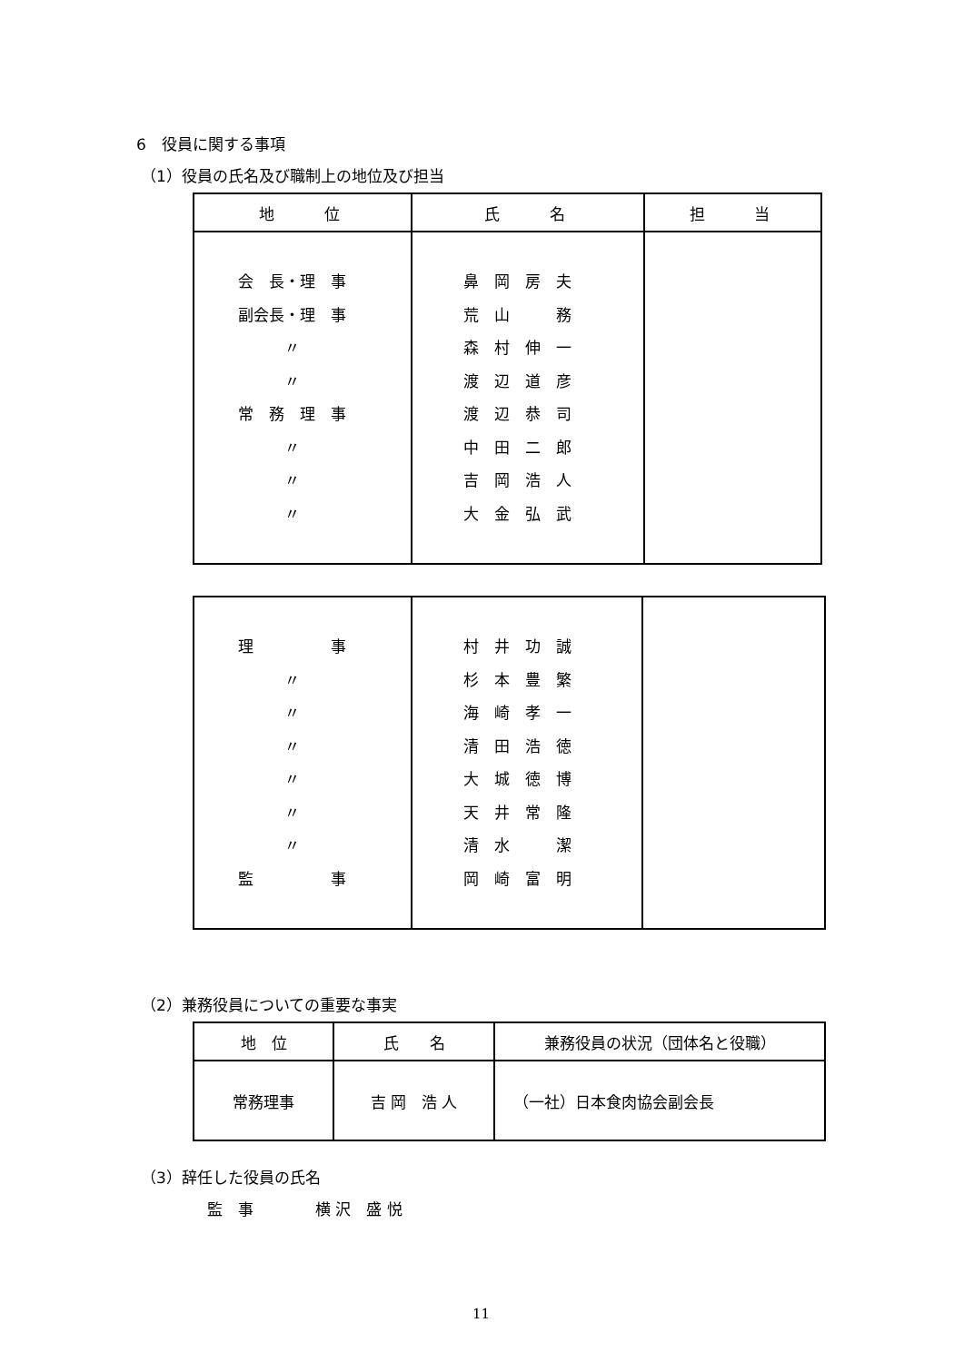6　役員に関する事項
（1）役員の氏名及び職制上の地位及び担当
| 地 位 | 氏 名 | 担 当 |
| --- | --- | --- |
| 会 長・理 事 副会長・理 事 〃 〃 常 務 理 事 〃 〃 〃 | 鼻 岡 房 夫 荒 山 務 森 村 伸 一 渡 辺 道 彦 渡 辺 恭 司 中 田 二 郎 吉 岡 浩 人 大 金 弘 武 | |
| 理 事 〃 〃 〃 〃 〃 〃 監 事 | 村 井 功 誠 杉 本 豊 繁 海 崎 孝 一 清 田 浩 徳 大 城 徳 博 天 井 常 隆 清 水 潔 岡 崎 富 明 | |
（2）兼務役員についての重要な事実
| 地 位 | 氏 名 | 兼務役員の状況（団体名と役職） |
| --- | --- | --- |
| 常務理事 | 吉 岡 浩 人 | （一社）日本食肉協会副会長 |
（3）辞任した役員の氏名
監　事　　　　横 沢　盛 悦
11